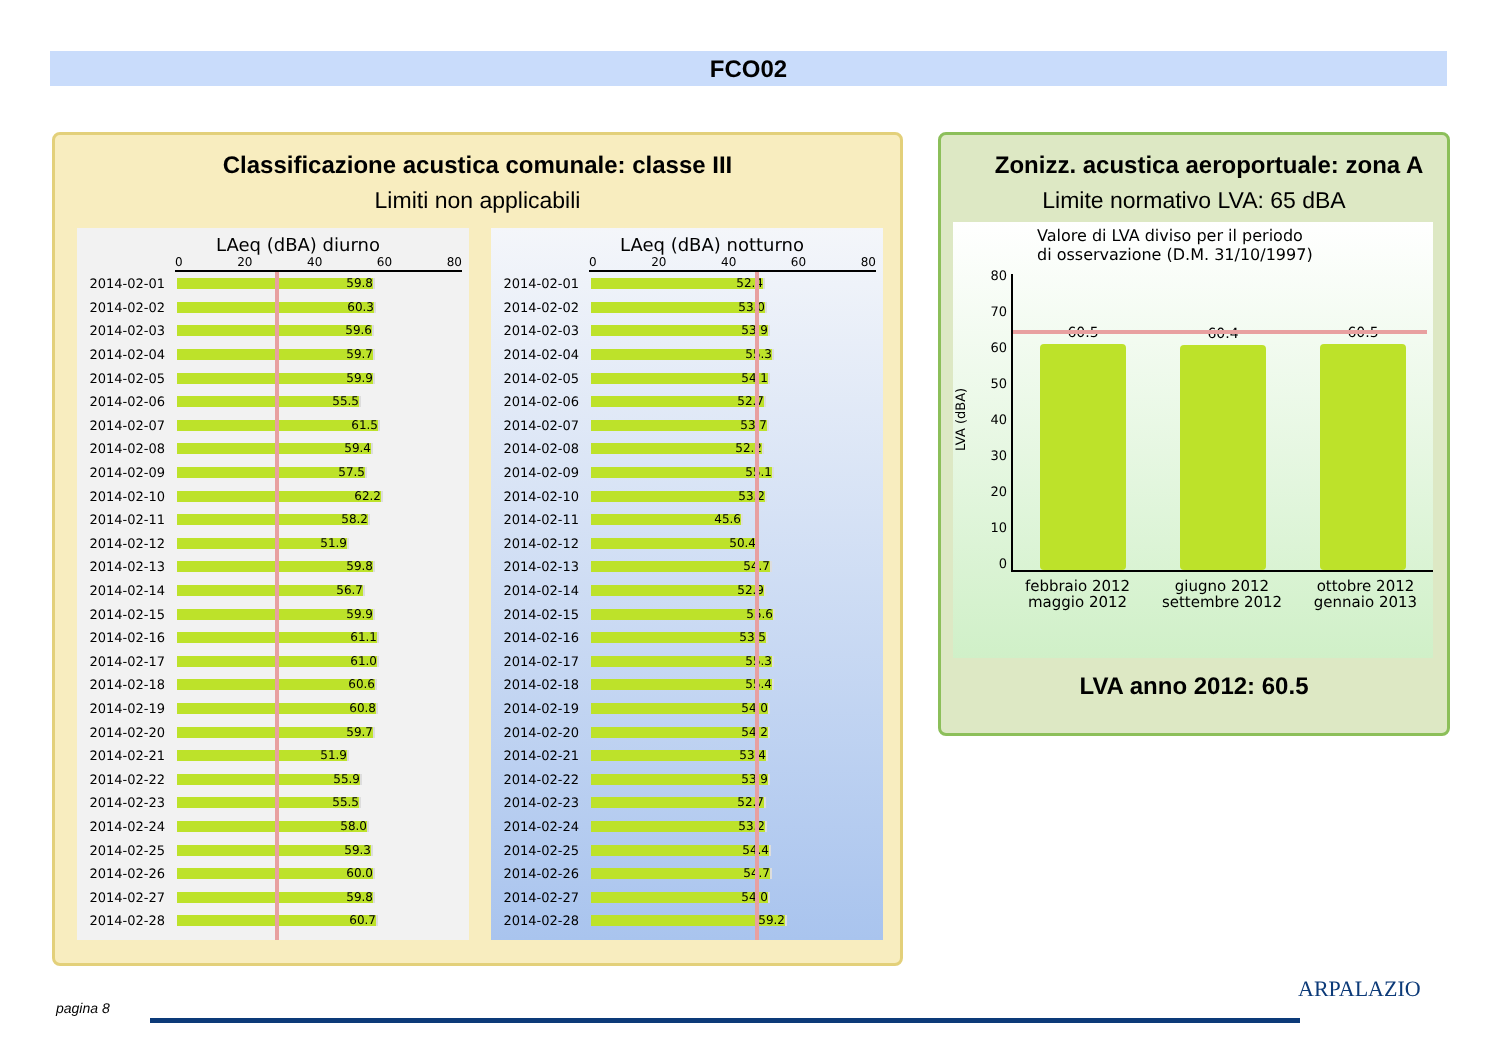FCO02
Classificazione acustica comunale: classe III
Limiti non applicabili
LAeq (dBA) diurno
0 20 40 60 80
2014-02-01
59.8
2014-02-02
60.3
2014-02-03
59.6
2014-02-04
59.7
2014-02-05
59.9
2014-02-06
55.5
2014-02-07
61.5
2014-02-08
59.4
2014-02-09
57.5
2014-02-10
62.2
2014-02-11
58.2
2014-02-12
51.9
2014-02-13
59.8
2014-02-14
56.7
2014-02-15
59.9
2014-02-16
61.1
2014-02-17
61.0
2014-02-18
60.6
2014-02-19
60.8
2014-02-20
59.7
2014-02-21
51.9
2014-02-22
55.9
2014-02-23
55.5
2014-02-24
58.0
2014-02-25
59.3
2014-02-26
60.0
2014-02-27
59.8
2014-02-28
60.7
LAeq (dBA) notturno
0 20 40 60 80
2014-02-01
52.4
2014-02-02
53.0
2014-02-03
53.9
2014-02-04
55.3
2014-02-05
54.1
2014-02-06
52.7
2014-02-07
53.7
2014-02-08
52.2
2014-02-09
55.1
2014-02-10
53.2
2014-02-11
45.6
2014-02-12
50.4
2014-02-13
54.7
2014-02-14
52.9
2014-02-15
55.6
2014-02-16
53.5
2014-02-17
55.3
2014-02-18
55.4
2014-02-19
54.0
2014-02-20
54.2
2014-02-21
53.4
2014-02-22
53.9
2014-02-23
52.7
2014-02-24
53.2
2014-02-25
54.4
2014-02-26
54.7
2014-02-27
54.0
2014-02-28
59.2
Zonizz. acustica aeroportuale: zona A
Limite normativo LVA: 65 dBA
Valore di LVA diviso per il periodo
di osservazione (D.M. 31/10/1997)
LVA (dBA)
80
70
60
50
40
30
20
10
0
60.5
60.4
60.5
febbraio 2012
maggio 2012 giugno 2012
settembre 2012 ottobre 2012
gennaio 2013
LVA anno 2012: 60.5
pagina 8
ARPALAZIO